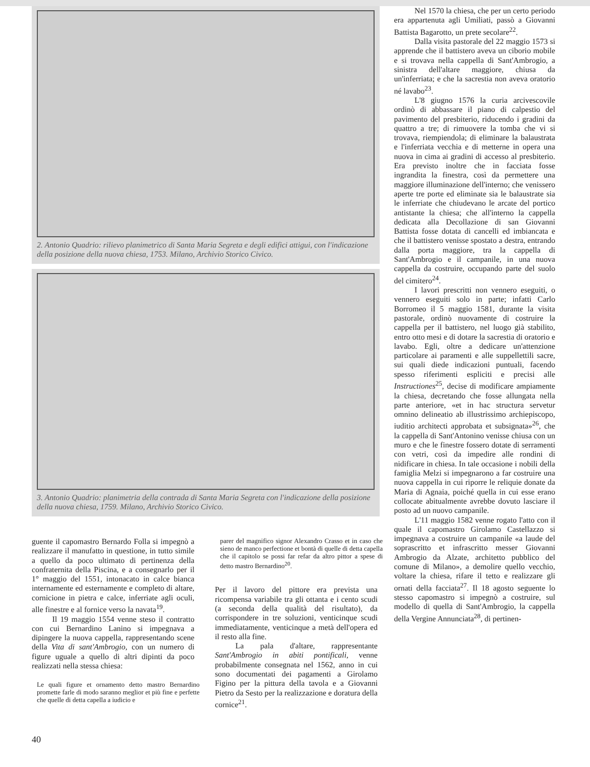2. Antonio Quadrio: rilievo planimetrico di Santa Maria Segreta e degli edifici attigui, con l'indicazione della posizione della nuova chiesa, 1753. Milano, Archivio Storico Civico.
3. Antonio Quadrio: planimetria della contrada di Santa Maria Segreta con l'indicazione della posizione della nuova chiesa, 1759. Milano, Archivio Storico Civico.
guente il capomastro Bernardo Folla si impegnò a realizzare il manufatto in questione, in tutto simile a quello da poco ultimato di pertinenza della confraternita della Piscina, e a consegnarlo per il 1° maggio del 1551, intonacato in calce bianca internamente ed esternamente e completo di altare, cornicione in pietra e calce, inferriate agli oculi, alle finestre e al fornice verso la navata<sup>19</sup>.
Il 19 maggio 1554 venne steso il contratto con cui Bernardino Lanino si impegnava a dipingere la nuova cappella, rappresentando scene della Vita di sant'Ambrogio, con un numero di figure uguale a quello di altri dipinti da poco realizzati nella stessa chiesa:
Le quali figure et ornamento detto mastro Bernardino promette farle di modo saranno meglior et più fine e perfette che quelle di detta capella a iudicio e
parer del magnifico signor Alexandro Crasso et in caso che sieno de manco perfectione et bontà di quelle di detta capella che il capitolo se possi far refar da altro pittor a spese di detto mastro Bernardino<sup>20</sup>.
Per il lavoro del pittore era prevista una ricompensa variabile tra gli ottanta e i cento scudi (a seconda della qualità del risultato), da corrispondere in tre soluzioni, venticinque scudi immediatamente, venticinque a metà dell'opera ed il resto alla fine.
La pala d'altare, rappresentante Sant'Ambrogio in abiti pontificali, venne probabilmente consegnata nel 1562, anno in cui sono documentati dei pagamenti a Girolamo Figino per la pittura della tavola e a Giovanni Pietro da Sesto per la realizzazione e doratura della cornice<sup>21</sup>.
40
Nel 1570 la chiesa, che per un certo periodo era appartenuta agli Umiliati, passò a Giovanni Battista Bagarotto, un prete secolare<sup>22</sup>.
Dalla visita pastorale del 22 maggio 1573 si apprende che il battistero aveva un ciborio mobile e si trovava nella cappella di Sant'Ambrogio, a sinistra dell'altare maggiore, chiusa da un'inferriata; e che la sacrestia non aveva oratorio né lavabo<sup>23</sup>.
L'8 giugno 1576 la curia arcivescovile ordinò di abbassare il piano di calpestio del pavimento del presbiterio, riducendo i gradini da quattro a tre; di rimuovere la tomba che vi si trovava, riempiendola; di eliminare la balaustrata e l'inferriata vecchia e di metterne in opera una nuova in cima ai gradini di accesso al presbiterio. Era previsto inoltre che in facciata fosse ingrandita la finestra, così da permettere una maggiore illuminazione dell'interno; che venissero aperte tre porte ed eliminate sia le balaustrate sia le inferriate che chiudevano le arcate del portico antistante la chiesa; che all'interno la cappella dedicata alla Decollazione di san Giovanni Battista fosse dotata di cancelli ed imbiancata e che il battistero venisse spostato a destra, entrando dalla porta maggiore, tra la cappella di Sant'Ambrogio e il campanile, in una nuova cappella da costruire, occupando parte del suolo del cimitero<sup>24</sup>.
I lavori prescritti non vennero eseguiti, o vennero eseguiti solo in parte; infatti Carlo Borromeo il 5 maggio 1581, durante la visita pastorale, ordinò nuovamente di costruire la cappella per il battistero, nel luogo già stabilito, entro otto mesi e di dotare la sacrestia di oratorio e lavabo. Egli, oltre a dedicare un'attenzione particolare ai paramenti e alle suppellettili sacre, sui quali diede indicazioni puntuali, facendo spesso riferimenti espliciti e precisi alle Instructiones<sup>25</sup>, decise di modificare ampiamente la chiesa, decretando che fosse allungata nella parte anteriore, «et in hac structura servetur omnino delineatio ab illustrissimo archiepiscopo, iuditio architecti approbata et subsignata»<sup>26</sup>, che la cappella di Sant'Antonino venisse chiusa con un muro e che le finestre fossero dotate di serramenti con vetri, così da impedire alle rondini di nidificare in chiesa. In tale occasione i nobili della famiglia Melzi si impegnarono a far costruire una nuova cappella in cui riporre le reliquie donate da Maria di Agnaia, poiché quella in cui esse erano collocate abitualmente avrebbe dovuto lasciare il posto ad un nuovo campanile.
L'11 maggio 1582 venne rogato l'atto con il quale il capomastro Girolamo Castellazzo si impegnava a costruire un campanile «a laude del soprascritto et infrascritto messer Giovanni Ambrogio da Alzate, architetto pubblico del comune di Milano», a demolire quello vecchio, voltare la chiesa, rifare il tetto e realizzare gli ornati della facciata<sup>27</sup>. Il 18 agosto seguente lo stesso capomastro si impegnò a costruire, sul modello di quella di Sant'Ambrogio, la cappella della Vergine Annunciata<sup>28</sup>, di pertinen-